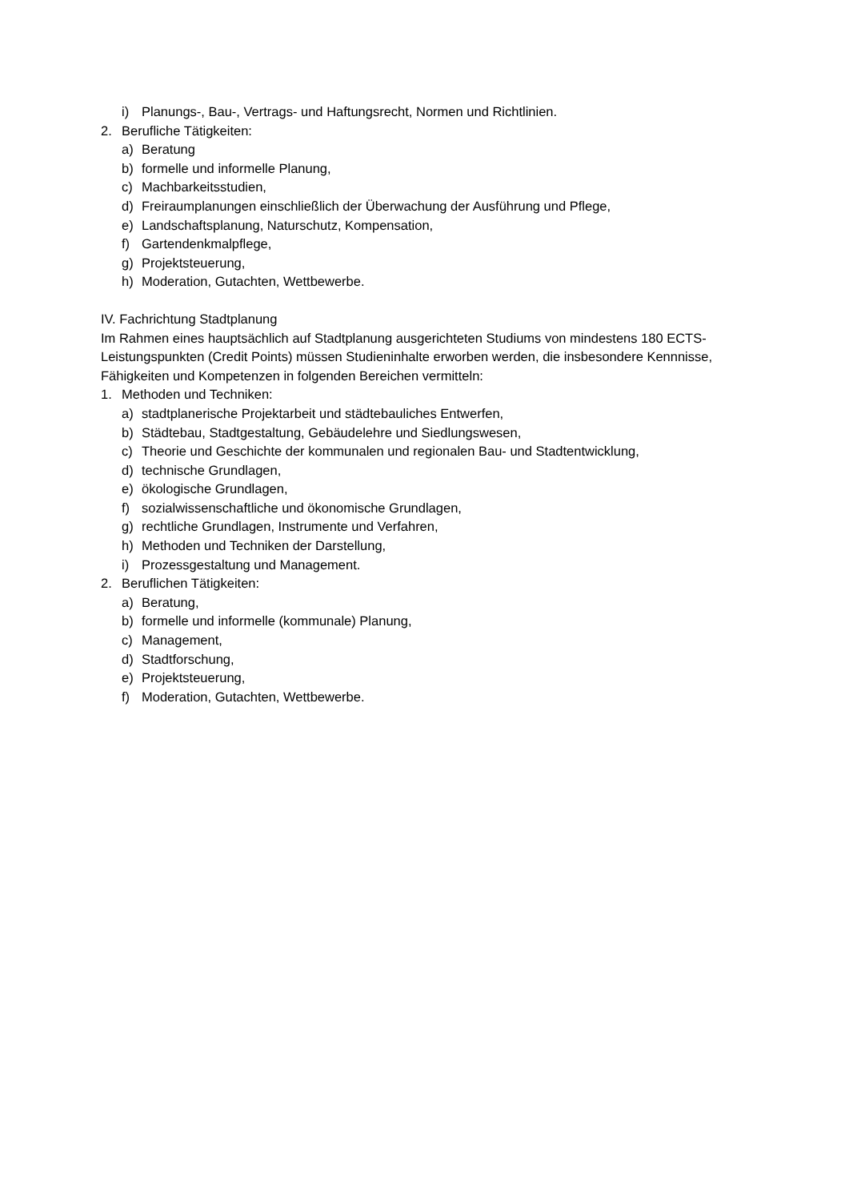i) Planungs-, Bau-, Vertrags- und Haftungsrecht, Normen und Richtlinien.
2. Berufliche Tätigkeiten:
a) Beratung
b) formelle und informelle Planung,
c) Machbarkeitsstudien,
d) Freiraumplanungen einschließlich der Überwachung der Ausführung und Pflege,
e) Landschaftsplanung, Naturschutz, Kompensation,
f) Gartendenkmalpflege,
g) Projektsteuerung,
h) Moderation, Gutachten, Wettbewerbe.
IV. Fachrichtung Stadtplanung
Im Rahmen eines hauptsächlich auf Stadtplanung ausgerichteten Studiums von mindestens 180 ECTS-Leistungspunkten (Credit Points) müssen Studieninhalte erworben werden, die insbesondere Kennnisse, Fähigkeiten und Kompetenzen in folgenden Bereichen vermitteln:
1. Methoden und Techniken:
a) stadtplanerische Projektarbeit und städtebauliches Entwerfen,
b) Städtebau, Stadtgestaltung, Gebäudelehre und Siedlungswesen,
c) Theorie und Geschichte der kommunalen und regionalen Bau- und Stadtentwicklung,
d) technische Grundlagen,
e) ökologische Grundlagen,
f) sozialwissenschaftliche und ökonomische Grundlagen,
g) rechtliche Grundlagen, Instrumente und Verfahren,
h) Methoden und Techniken der Darstellung,
i) Prozessgestaltung und Management.
2. Beruflichen Tätigkeiten:
a) Beratung,
b) formelle und informelle (kommunale) Planung,
c) Management,
d) Stadtforschung,
e) Projektsteuerung,
f) Moderation, Gutachten, Wettbewerbe.